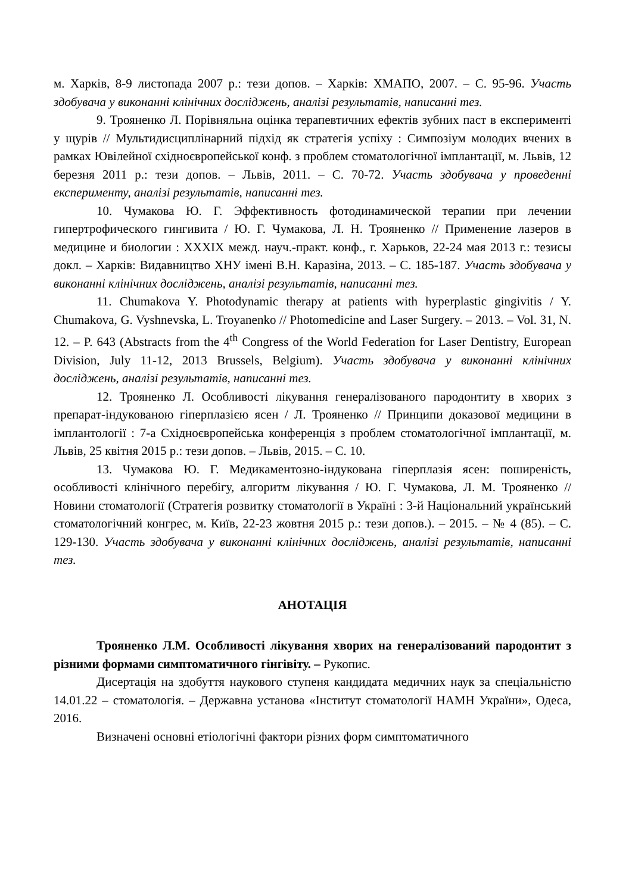м. Харків, 8-9 листопада 2007 р.: тези допов. – Харків: ХМАПО, 2007. – С. 95-96. Участь здобувача у виконанні клінічних досліджень, аналізі результатів, написанні тез.
9. Трояненко Л. Порівняльна оцінка терапевтичних ефектів зубних паст в експерименті у щурів // Мультидисциплінарний підхід як стратегія успіху : Симпозіум молодих вчених в рамках Ювілейної східноєвропейської конф. з проблем стоматологічної імплантації, м. Львів, 12 березня 2011 р.: тези допов. – Львів, 2011. – С. 70-72. Участь здобувача у проведенні експерименту, аналізі результатів, написанні тез.
10. Чумакова Ю. Г. Эффективность фотодинамической терапии при лечении гипертрофического гингивита / Ю. Г. Чумакова, Л. Н. Трояненко // Применение лазеров в медицине и биологии : XXXIX межд. науч.-практ. конф., г. Харьков, 22-24 мая 2013 г.: тезисы докл. – Харків: Видавництво ХНУ імені В.Н. Каразіна, 2013. – С. 185-187. Участь здобувача у виконанні клінічних досліджень, аналізі результатів, написанні тез.
11. Chumakova Y. Photodynamic therapy at patients with hyperplastic gingivitis / Y. Chumakova, G. Vyshnevska, L. Troyanenko // Photomedicine and Laser Surgery. – 2013. – Vol. 31, N. 12. – P. 643 (Abstracts from the 4<sup>th</sup> Congress of the World Federation for Laser Dentistry, European Division, July 11-12, 2013 Brussels, Belgium). Участь здобувача у виконанні клінічних досліджень, аналізі результатів, написанні тез.
12. Трояненко Л. Особливості лікування генералізованого пародонтиту в хворих з препарат-індукованою гіперплазією ясен / Л. Трояненко // Принципи доказової медицини в імплантології : 7-а Східноєвропейська конференція з проблем стоматологічної імплантації, м. Львів, 25 квітня 2015 р.: тези допов. – Львів, 2015. – С. 10.
13. Чумакова Ю. Г. Медикаментозно-індукована гіперплазія ясен: поширеність, особливості клінічного перебігу, алгоритм лікування / Ю. Г. Чумакова, Л. М. Трояненко // Новини стоматології (Стратегія розвитку стоматології в Україні : 3-й Національний український стоматологічний конгрес, м. Київ, 22-23 жовтня 2015 р.: тези допов.). – 2015. – № 4 (85). – С. 129-130. Участь здобувача у виконанні клінічних досліджень, аналізі результатів, написанні тез.
АНОТАЦІЯ
Трояненко Л.М. Особливості лікування хворих на генералізований пародонтит з різними формами симптоматичного гінгівіту. – Рукопис.
Дисертація на здобуття наукового ступеня кандидата медичних наук за спеціальністю 14.01.22 – стоматологія. – Державна установа «Інститут стоматології НАМН України», Одеса, 2016.
Визначені основні етіологічні фактори різних форм симптоматичного